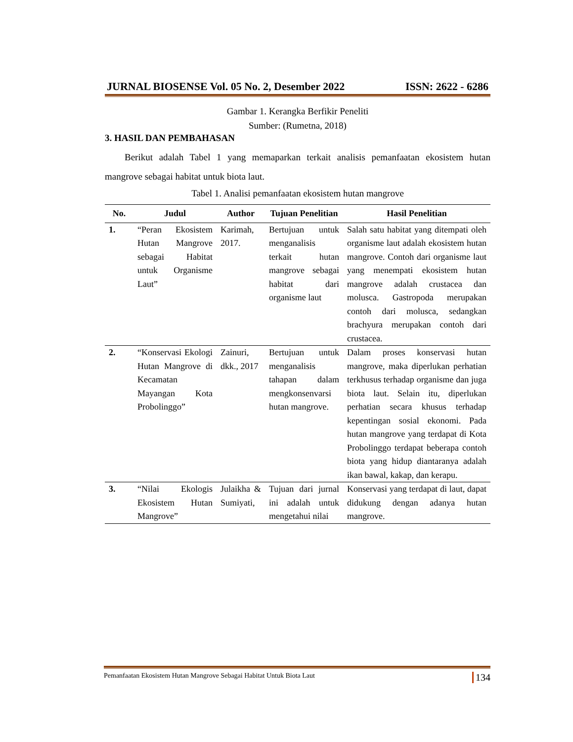JURNAL BIOSENSE Vol. 05 No. 2, Desember 2022 ISSN: 2622 - 6286
Gambar 1. Kerangka Berfikir Peneliti
Sumber: (Rumetna, 2018)
3. HASIL DAN PEMBAHASAN
Berikut adalah Tabel 1 yang memaparkan terkait analisis pemanfaatan ekosistem hutan mangrove sebagai habitat untuk biota laut.
Tabel 1. Analisi pemanfaatan ekosistem hutan mangrove
| No. | Judul | Author | Tujuan Penelitian | Hasil Penelitian |
| --- | --- | --- | --- | --- |
| 1. | “Peran Ekosistem Hutan Mangrove sebagai Habitat untuk Organisme Laut” | Karimah, 2017. | Bertujuan untuk menganalisis terkait hutan mangrove sebagai habitat dari organisme laut | Salah satu habitat yang ditempati oleh organisme laut adalah ekosistem hutan mangrove. Contoh dari organisme laut yang menempati ekosistem hutan mangrove adalah crustacea dan molusca. Gastropoda merupakan contoh dari molusca, sedangkan brachyura merupakan contoh dari crustacea. |
| 2. | “Konservasi Ekologi Hutan Mangrove di Kecamatan Mayangan Kota Probolinggo” | Zainuri, dkk., 2017 | Bertujuan untuk menganalisis tahapan dalam mengkonsenvarsi hutan mangrove. | Dalam proses konservasi hutan mangrove, maka diperlukan perhatian terkhusus terhadap organisme dan juga biota laut. Selain itu, diperlukan perhatian secara khusus terhadap kepentingan sosial ekonomi. Pada hutan mangrove yang terdapat di Kota Probolinggo terdapat beberapa contoh biota yang hidup diantaranya adalah ikan bawal, kakap, dan kerapu. |
| 3. | “Nilai Ekologis Ekosistem Hutan Mangrove” | Julaikha & Sumiyati, | Tujuan dari jurnal ini adalah untuk mengetahui nilai | Konservasi yang terdapat di laut, dapat didukung dengan adanya hutan mangrove. |
Pemanfaatan Ekosistem Hutan Mangrove Sebagai Habitat Untuk Biota Laut 134